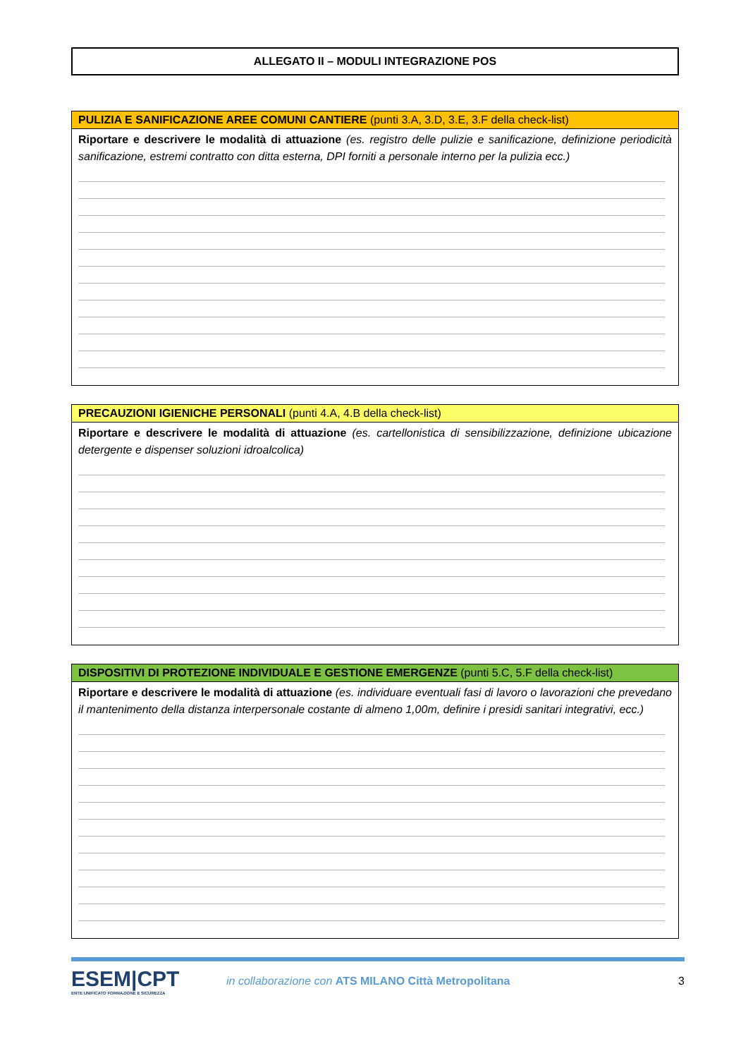ALLEGATO II – MODULI INTEGRAZIONE POS
PULIZIA E SANIFICAZIONE AREE COMUNI CANTIERE (punti 3.A, 3.D, 3.E, 3.F della check-list)
Riportare e descrivere le modalità di attuazione (es. registro delle pulizie e sanificazione, definizione periodicità sanificazione, estremi contratto con ditta esterna, DPI forniti a personale interno per la pulizia ecc.)
PRECAUZIONI IGIENICHE PERSONALI (punti 4.A, 4.B della check-list)
Riportare e descrivere le modalità di attuazione (es. cartellonistica di sensibilizzazione, definizione ubicazione detergente e dispenser soluzioni idroalcolica)
DISPOSITIVI DI PROTEZIONE INDIVIDUALE E GESTIONE EMERGENZE (punti 5.C, 5.F della check-list)
Riportare e descrivere le modalità di attuazione (es. individuare eventuali fasi di lavoro o lavorazioni che prevedano il mantenimento della distanza interpersonale costante di almeno 1,00m, definire i presidi sanitari integrativi, ecc.)
ESEM|CPT
ENTE UNIFICATO FORMAZIONE E SICUREZZA
in collaborazione con ATS MILANO Città Metropolitana
3